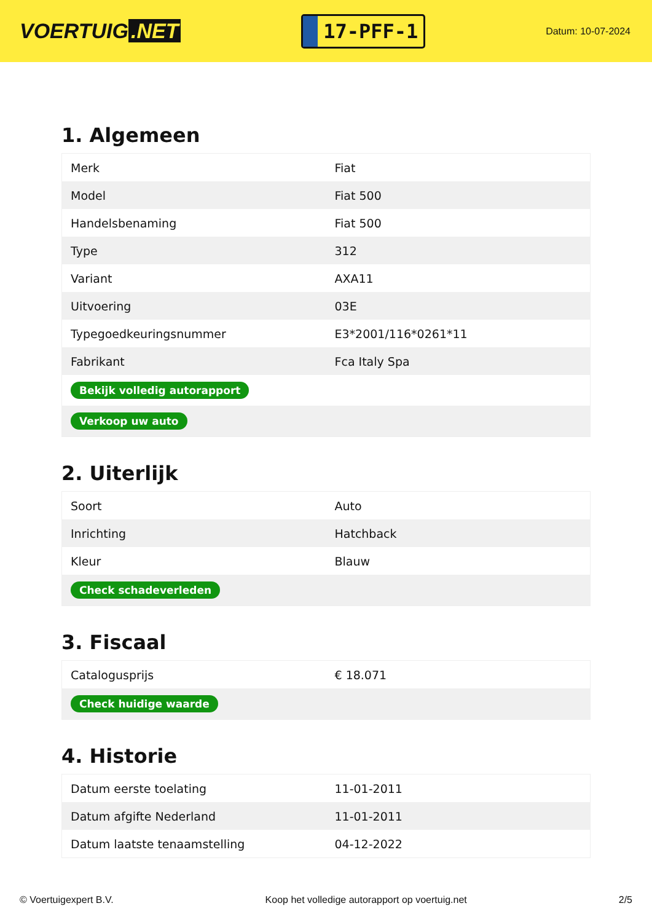VOERTUIG.NET
17-PFF-1
Datum: 10-07-2024
1. Algemeen
| Merk | Fiat |
| Model | Fiat 500 |
| Handelsbenaming | Fiat 500 |
| Type | 312 |
| Variant | AXA11 |
| Uitvoering | 03E |
| Typegoedkeuringsnummer | E3*2001/116*0261*11 |
| Fabrikant | Fca Italy Spa |
| Bekijk volledig autorapport | |
| Verkoop uw auto | |
2. Uiterlijk
| Soort | Auto |
| Inrichting | Hatchback |
| Kleur | Blauw |
| Check schadeverleden | |
3. Fiscaal
| Catalogusprijs | € 18.071 |
| Check huidige waarde | |
4. Historie
| Datum eerste toelating | 11-01-2011 |
| Datum afgifte Nederland | 11-01-2011 |
| Datum laatste tenaamstelling | 04-12-2022 |
© Voertuigexpert B.V. Koop het volledige autorapport op voertuig.net 2/5